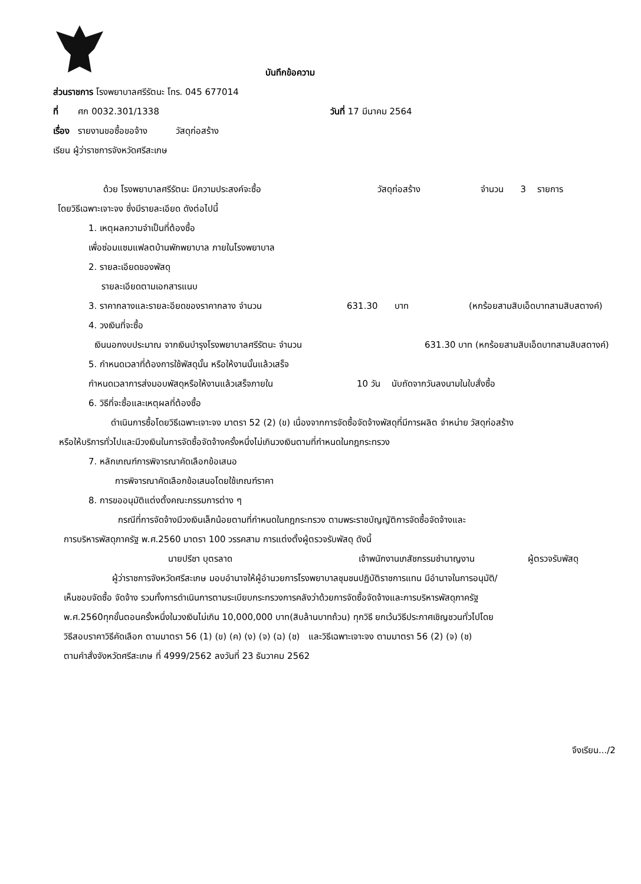บันทึกข้อความ
ส่วนราชการ โรงพยาบาลศรีรัตนะ โทร. 045 677014
ที่ ศก 0032.301/1338 วันที่ 17 มีนาคม 2564
เรื่อง รายงานขอซื้อขอจ้าง วัสดุก่อสร้าง
เรียน ผู้ว่าราชการจังหวัดศรีสะเกษ
ด้วย โรงพยาบาลศรีรัตนะ มีความประสงค์จะซื้อ วัสดุก่อสร้าง จำนวน 3 รายการ
โดยวิธีเฉพาะเจาะจง ซึ่งมีรายละเอียด ดังต่อไปนี้
1. เหตุผลความจำเป็นที่ต้องซื้อ
เพื่อซ่อมแซมแฟลตบ้านพักพยาบาล ภายในโรงพยาบาล
2. รายละเอียดของพัสดุ
รายละเอียดตามเอกสารแนบ
3. ราคากลางและรายละอียดของราคากลาง จำนวน 631.30 บาท (หกร้อยสามสิบเอ็ดบาทสามสิบสตางค์)
4. วงเงินที่จะซื้อ
เงินนอกงบประมาณ จากเงินบำรุงโรงพยาบาลศรีรัตนะ จำนวน 631.30 บาท (หกร้อยสามสิบเอ็ดบาทสามสิบสตางค์)
5. กำหนดเวลาที่ต้องการใช้พัสดุนั้น หรือให้งานนั้นแล้วเสร็จ
กำหนดเวลาการส่งมอบพัสดุหรือให้งานแล้วเสร็จภายใน 10 วัน นับถัดจากวันลงนามในใบสั่งซื้อ
6. วิธีที่จะซื้อและเหตุผลที่ต้องซื้อ
ดำเนินการซื้อโดยวิธีเฉพาะเจาะจง มาตรา 52 (2) (ข) เนื่องจากการจัดซื้อจัดจ้างพัสดุที่มีการผลิต จำหน่าย วัสดุก่อสร้าง
หรือให้บริการทั่วไปและมีวงเงินในการจัดซื้อจัดจ้างครั้งหนึ่งไม่เกินวงเงินตามที่กำหนดในกฎกระทรวง
7. หลักเกณฑ์การพิจารณาคัดเลือกข้อเสนอ
การพิจารณาคัดเลือกข้อเสนอโดยใช้เกณฑ์ราคา
8. การขออนุมัติแต่งตั้งคณะกรรมการต่าง ๆ
กรณีที่การจัดจ้างมีวงเงินเล็กน้อยตามที่กำหนดในกฎกระทรวง ตามพระราชบัญญัติการจัดซื้อจัดจ้างและ
การบริหารพัสดุภาครัฐ พ.ศ.2560 มาตรา 100 วรรคสาม การแต่งตั้งผู้ตรวจรับพัสดุ ดังนี้
นายปรีชา บุตรลาด เจ้าพนักงานเภสัชกรรมชำนาญงาน ผู้ตรวจรับพัสดุ
ผู้ว่าราชการจังหวัดศรีสะเกษ มอบอำนาจให้ผู้อำนวยการโรงพยาบาลชุมชนปฏิบัติราชการแทน มีอำนาจในการอนุมัติ/
เห็นชอบจัดซื้อ จัดจ้าง รวมทั้งการดำเนินการตามระเบียบกระทรวงการคลังว่าด้วยการจัดซื้อจัดจ้างและการบริหารพัสดุภาครัฐ
พ.ศ.2560ทุกขั้นตอนครั้งหนึ่งในวงเงินไม่เกิน 10,000,000 บาท(สิบล้านบาทถ้วน) ทุกวิธี ยกเว้นวิธีประกาศเชิญชวนทั่วไปโดย
วิธีสอบราคาวิธีคัดเลือก ตามมาตรา 56 (1) (ข) (ค) (ง) (จ) (ฉ) (ช) และวิธีเฉพาะเจาะจง ตามมาตรา 56 (2) (จ) (ช)
ตามคำสั่งจังหวัดศรีสะเกษ ที่ 4999/2562 ลงวันที่ 23 ธันวาคม 2562
จึงเรียน.../2